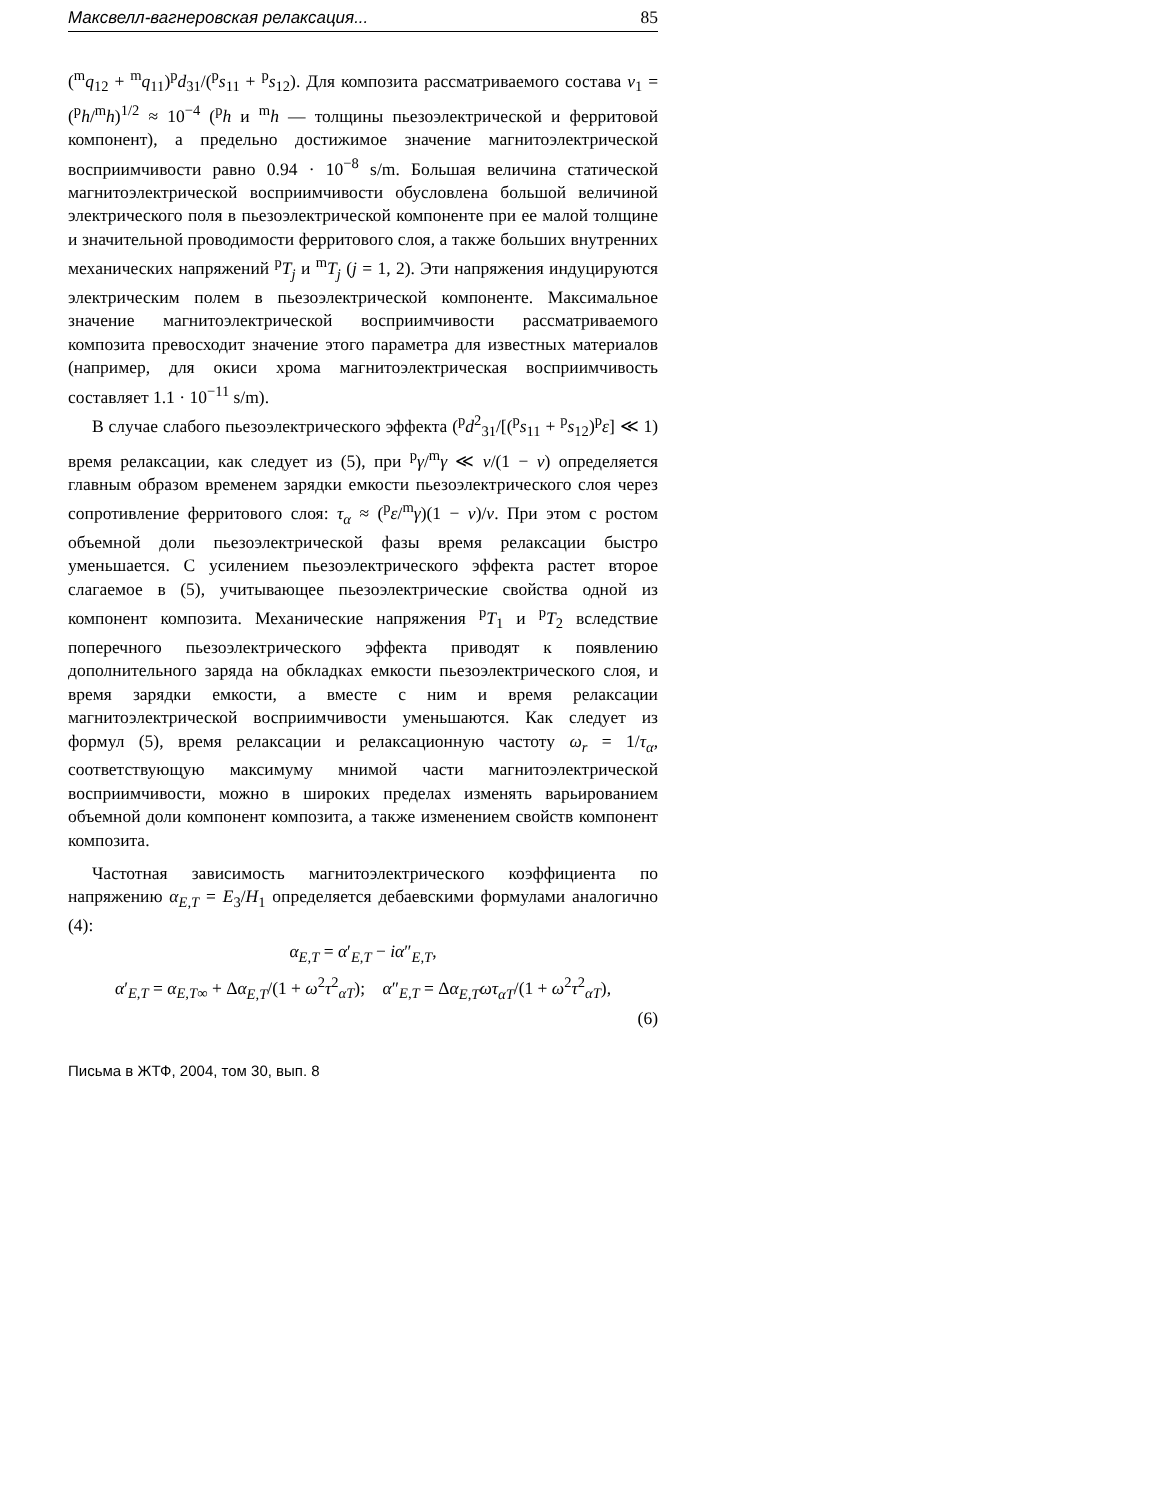Максвелл-вагнеровская релаксация... 85
(<sup>m</sup>q<sub>12</sub> + <sup>m</sup>q<sub>11</sub>)<sup>p</sup>d<sub>31</sub>/(<sup>p</sup>s<sub>11</sub> + <sup>p</sup>s<sub>12</sub>). Для композита рассматриваемого состава v<sub>1</sub> = (<sup>p</sup>h/<sup>m</sup>h)<sup>1/2</sup> ≈ 10<sup>−4</sup> (<sup>p</sup>h и <sup>m</sup>h — толщины пьезоэлектрической и ферритовой компонент), а предельно достижимое значение магнитоэлектрической восприимчивости равно 0.94 · 10<sup>−8</sup> s/m. Большая величина статической магнитоэлектрической восприимчивости обусловлена большой величиной электрического поля в пьезоэлектрической компоненте при ее малой толщине и значительной проводимости ферритового слоя, а также больших внутренних механических напряжений <sup>p</sup>T<sub>j</sub> и <sup>m</sup>T<sub>j</sub> (j = 1, 2). Эти напряжения индуцируются электрическим полем в пьезоэлектрической компоненте. Максимальное значение магнитоэлектрической восприимчивости рассматриваемого композита превосходит значение этого параметра для известных материалов (например, для окиси хрома магнитоэлектрическая восприимчивость составляет 1.1 · 10<sup>−11</sup> s/m).
В случае слабого пьезоэлектрического эффекта (<sup>p</sup>d<sup>2</sup><sub>31</sub>/[(<sup>p</sup>s<sub>11</sub> + <sup>p</sup>s<sub>12</sub>)<sup>p</sup>ε] ≪ 1) время релаксации, как следует из (5), при <sup>p</sup>γ/<sup>m</sup>γ ≪ v/(1 − v) определяется главным образом временем зарядки емкости пьезоэлектрического слоя через сопротивление ферритового слоя: τ<sub>α</sub> ≈ (<sup>p</sup>ε/<sup>m</sup>γ)(1 − v)/v. При этом с ростом объемной доли пьезоэлектрической фазы время релаксации быстро уменьшается. С усилением пьезоэлектрического эффекта растет второе слагаемое в (5), учитывающее пьезоэлектрические свойства одной из компонент композита. Механические напряжения <sup>p</sup>T<sub>1</sub> и <sup>p</sup>T<sub>2</sub> вследствие поперечного пьезоэлектрического эффекта приводят к появлению дополнительного заряда на обкладках емкости пьезоэлектрического слоя, и время зарядки емкости, а вместе с ним и время релаксации магнитоэлектрической восприимчивости уменьшаются. Как следует из формул (5), время релаксации и релаксационную частоту ω<sub>r</sub> = 1/τ<sub>α</sub>, соответствующую максимуму мнимой части магнитоэлектрической восприимчивости, можно в широких пределах изменять варьированием объемной доли компонент композита, а также изменением свойств компонент композита.
Частотная зависимость магнитоэлектрического коэффициента по напряжению α<sub>E,T</sub> = E<sub>3</sub>/H<sub>1</sub> определяется дебаевскими формулами аналогично (4):
α<sub>E,T</sub> = α′<sub>E,T</sub> − iα″<sub>E,T</sub>,
α′<sub>E,T</sub> = α<sub>E,T∞</sub> + Δα<sub>E,T</sub>/(1 + ω<sup>2</sup>τ<sup>2</sup><sub>αT</sub>); α″<sub>E,T</sub> = Δα<sub>E,T</sub>ωτ<sub>αT</sub>/(1 + ω<sup>2</sup>τ<sup>2</sup><sub>αT</sub>),
(6)
Письма в ЖТФ, 2004, том 30, вып. 8